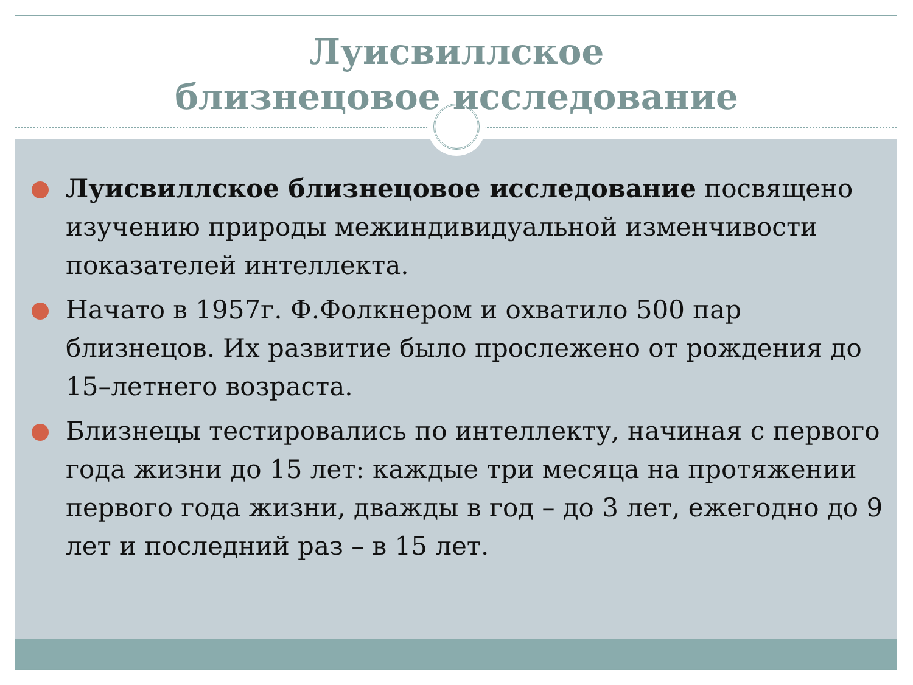Луисвиллское
близнецовое исследование
Луисвиллское близнецовое исследование посвящено изучению природы межиндивидуальной изменчивости показателей интеллекта.
Начато в 1957г. Ф.Фолкнером и охватило 500 пар близнецов. Их развитие было прослежено от рождения до 15–летнего возраста.
Близнецы тестировались по интеллекту, начиная с первого года жизни до 15 лет: каждые три месяца на протяжении первого года жизни, дважды в год – до 3 лет, ежегодно до 9 лет и последний раз – в 15 лет.